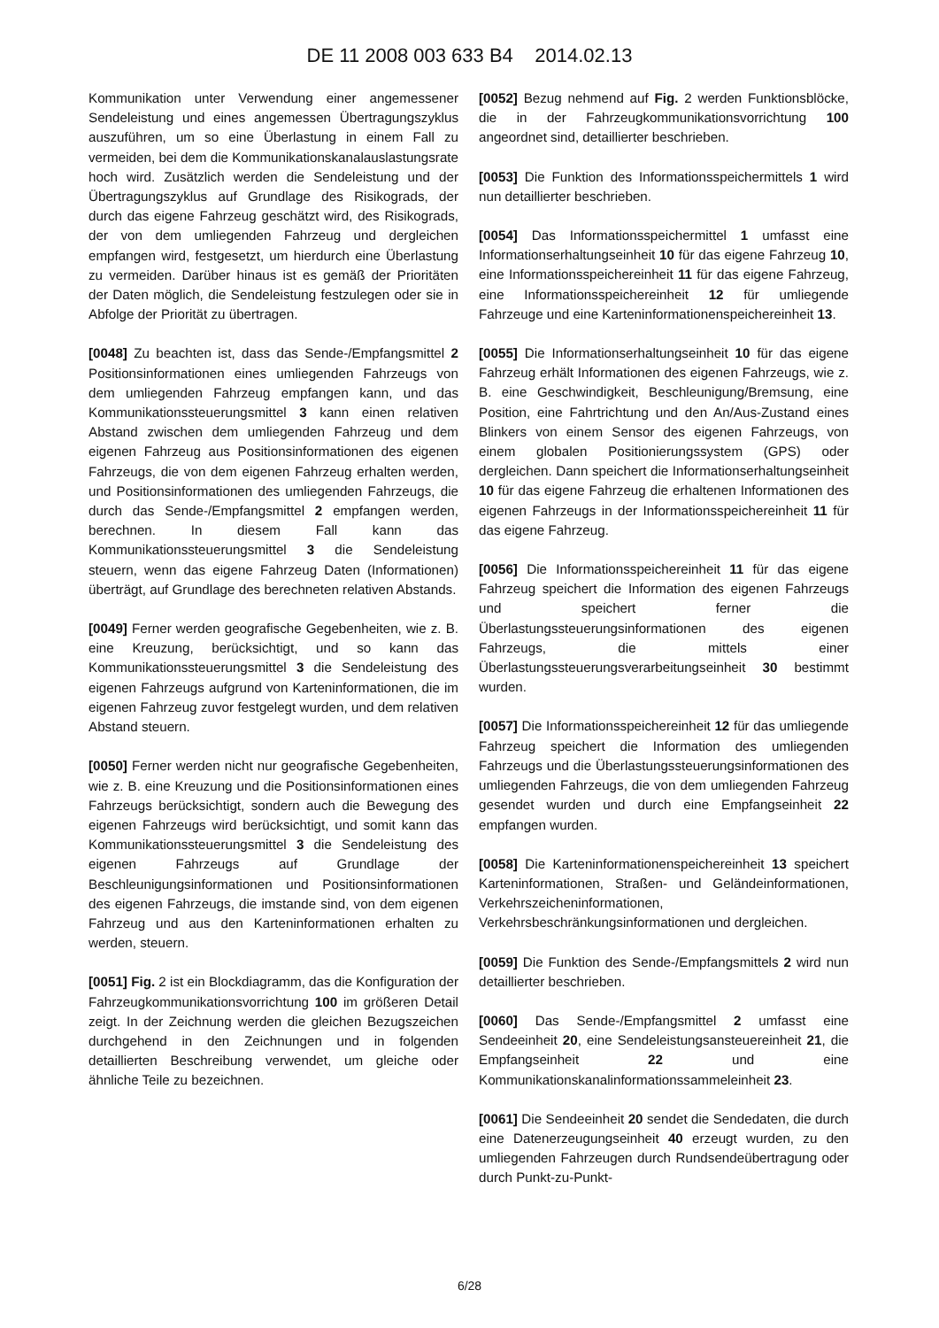DE 11 2008 003 633 B4 2014.02.13
Kommunikation unter Verwendung einer angemessener Sendeleistung und eines angemessen Übertragungszyklus auszuführen, um so eine Überlastung in einem Fall zu vermeiden, bei dem die Kommunikationskanalauslastungsrate hoch wird. Zusätzlich werden die Sendeleistung und der Übertragungszyklus auf Grundlage des Risikograds, der durch das eigene Fahrzeug geschätzt wird, des Risikograds, der von dem umliegenden Fahrzeug und dergleichen empfangen wird, festgesetzt, um hierdurch eine Überlastung zu vermeiden. Darüber hinaus ist es gemäß der Prioritäten der Daten möglich, die Sendeleistung festzulegen oder sie in Abfolge der Priorität zu übertragen.
[0048] Zu beachten ist, dass das Sende-/Empfangsmittel 2 Positionsinformationen eines umliegenden Fahrzeugs von dem umliegenden Fahrzeug empfangen kann, und das Kommunikationssteuerungsmittel 3 kann einen relativen Abstand zwischen dem umliegenden Fahrzeug und dem eigenen Fahrzeug aus Positionsinformationen des eigenen Fahrzeugs, die von dem eigenen Fahrzeug erhalten werden, und Positionsinformationen des umliegenden Fahrzeugs, die durch das Sende-/Empfangsmittel 2 empfangen werden, berechnen. In diesem Fall kann das Kommunikationssteuerungsmittel 3 die Sendeleistung steuern, wenn das eigene Fahrzeug Daten (Informationen) überträgt, auf Grundlage des berechneten relativen Abstands.
[0049] Ferner werden geografische Gegebenheiten, wie z. B. eine Kreuzung, berücksichtigt, und so kann das Kommunikationssteuerungsmittel 3 die Sendeleistung des eigenen Fahrzeugs aufgrund von Karteninformationen, die im eigenen Fahrzeug zuvor festgelegt wurden, und dem relativen Abstand steuern.
[0050] Ferner werden nicht nur geografische Gegebenheiten, wie z. B. eine Kreuzung und die Positionsinformationen eines Fahrzeugs berücksichtigt, sondern auch die Bewegung des eigenen Fahrzeugs wird berücksichtigt, und somit kann das Kommunikationssteuerungsmittel 3 die Sendeleistung des eigenen Fahrzeugs auf Grundlage der Beschleunigungsinformationen und Positionsinformationen des eigenen Fahrzeugs, die imstande sind, von dem eigenen Fahrzeug und aus den Karteninformationen erhalten zu werden, steuern.
[0051] Fig. 2 ist ein Blockdiagramm, das die Konfiguration der Fahrzeugkommunikationsvorrichtung 100 im größeren Detail zeigt. In der Zeichnung werden die gleichen Bezugszeichen durchgehend in den Zeichnungen und in folgenden detaillierten Beschreibung verwendet, um gleiche oder ähnliche Teile zu bezeichnen.
[0052] Bezug nehmend auf Fig. 2 werden Funktionsblöcke, die in der Fahrzeugkommunikationsvorrichtung 100 angeordnet sind, detaillierter beschrieben.
[0053] Die Funktion des Informationsspeichermittels 1 wird nun detaillierter beschrieben.
[0054] Das Informationsspeichermittel 1 umfasst eine Informationserhaltungseinheit 10 für das eigene Fahrzeug 10, eine Informationsspeichereinheit 11 für das eigene Fahrzeug, eine Informationsspeichereinheit 12 für umliegende Fahrzeuge und eine Karteninformationenspeichereinheit 13.
[0055] Die Informationserhaltungseinheit 10 für das eigene Fahrzeug erhält Informationen des eigenen Fahrzeugs, wie z. B. eine Geschwindigkeit, Beschleunigung/Bremsung, eine Position, eine Fahrtrichtung und den An/Aus-Zustand eines Blinkers von einem Sensor des eigenen Fahrzeugs, von einem globalen Positionierungssystem (GPS) oder dergleichen. Dann speichert die Informationserhaltungseinheit 10 für das eigene Fahrzeug die erhaltenen Informationen des eigenen Fahrzeugs in der Informationsspeichereinheit 11 für das eigene Fahrzeug.
[0056] Die Informationsspeichereinheit 11 für das eigene Fahrzeug speichert die Information des eigenen Fahrzeugs und speichert ferner die Überlastungssteuerungsinformationen des eigenen Fahrzeugs, die mittels einer Überlastungssteuerungsverarbeitungseinheit 30 bestimmt wurden.
[0057] Die Informationsspeichereinheit 12 für das umliegende Fahrzeug speichert die Information des umliegenden Fahrzeugs und die Überlastungssteuerungsinformationen des umliegenden Fahrzeugs, die von dem umliegenden Fahrzeug gesendet wurden und durch eine Empfangseinheit 22 empfangen wurden.
[0058] Die Karteninformationenspeichereinheit 13 speichert Karteninformationen, Straßen- und Geländeinformationen, Verkehrszeicheninformationen, Verkehrsbeschränkungsinformationen und dergleichen.
[0059] Die Funktion des Sende-/Empfangsmittels 2 wird nun detaillierter beschrieben.
[0060] Das Sende-/Empfangsmittel 2 umfasst eine Sendeeinheit 20, eine Sendeleistungsansteuereinheit 21, die Empfangseinheit 22 und eine Kommunikationskanalinformationssammeleinheit 23.
[0061] Die Sendeeinheit 20 sendet die Sendedaten, die durch eine Datenerzeugungseinheit 40 erzeugt wurden, zu den umliegenden Fahrzeugen durch Rundsendeübertragung oder durch Punkt-zu-Punkt-
6/28